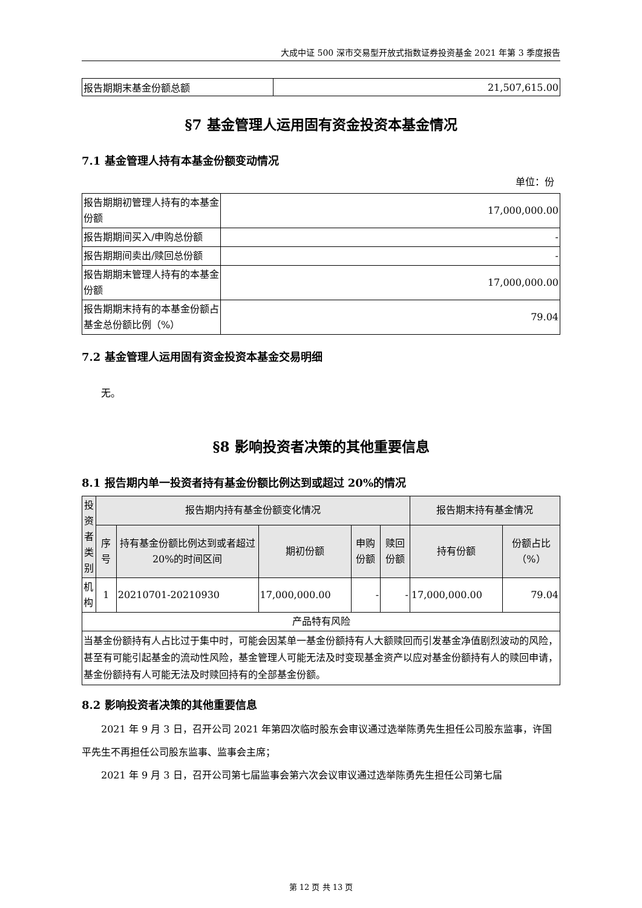大成中证 500 深市交易型开放式指数证券投资基金 2021 年第 3 季度报告
| 报告期期末基金份额总额 | 21,507,615.00 |
§7 基金管理人运用固有资金投资本基金情况
7.1 基金管理人持有本基金份额变动情况
单位：份
| 报告期期初管理人持有的本基金份额 | 17,000,000.00 |
| 报告期期间买入/申购总份额 | - |
| 报告期期间卖出/赎回总份额 | - |
| 报告期期末管理人持有的本基金份额 | 17,000,000.00 |
| 报告期期末持有的本基金份额占基金总份额比例（%） | 79.04 |
7.2 基金管理人运用固有资金投资本基金交易明细
无。
§8 影响投资者决策的其他重要信息
8.1 报告期内单一投资者持有基金份额比例达到或超过 20%的情况
| 投资者类别 | 报告期内持有基金份额变化情况 | | | | | 报告期末持有基金情况 | |
| --- | --- | --- | --- | --- | --- | --- | --- |
| | 序号 | 持有基金份额比例达到或者超过 20%的时间区间 | 期初份额 | 申购份额 | 赎回份额 | 持有份额 | 份额占比（%） |
| 机构 | 1 | 20210701-20210930 | 17,000,000.00 | - | - | 17,000,000.00 | 79.04 |
| 产品特有风险 | | | | | | | |
| 当基金份额持有人占比过于集中时，可能会因某单一基金份额持有人大额赎回而引发基金净值剧烈波动的风险，甚至有可能引起基金的流动性风险，基金管理人可能无法及时变现基金资产以应对基金份额持有人的赎回申请，基金份额持有人可能无法及时赎回持有的全部基金份额。 | | | | | | | |
8.2 影响投资者决策的其他重要信息
2021 年 9 月 3 日，召开公司 2021 年第四次临时股东会审议通过选举陈勇先生担任公司股东监事，许国平先生不再担任公司股东监事、监事会主席；
2021 年 9 月 3 日，召开公司第七届监事会第六次会议审议通过选举陈勇先生担任公司第七届
第 12 页 共 13 页